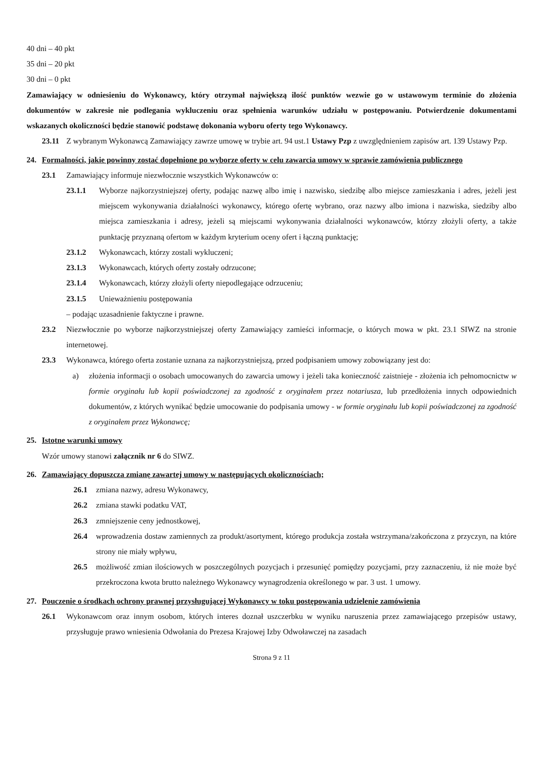40 dni – 40 pkt
35 dni – 20 pkt
30 dni – 0 pkt
Zamawiający w odniesieniu do Wykonawcy, który otrzymał największą ilość punktów wezwie go w ustawowym terminie do złożenia dokumentów w zakresie nie podlegania wykluczeniu oraz spełnienia warunków udziału w postępowaniu. Potwierdzenie dokumentami wskazanych okoliczności będzie stanowić podstawę dokonania wyboru oferty tego Wykonawcy.
23.11 Z wybranym Wykonawcą Zamawiający zawrze umowę w trybie art. 94 ust.1 Ustawy Pzp z uwzględnieniem zapisów art. 139 Ustawy Pzp.
24. Formalności, jakie powinny zostać dopełnione po wyborze oferty w celu zawarcia umowy w sprawie zamówienia publicznego
23.1 Zamawiający informuje niezwłocznie wszystkich Wykonawców o:
23.1.1 Wyborze najkorzystniejszej oferty, podając nazwę albo imię i nazwisko, siedzibę albo miejsce zamieszkania i adres, jeżeli jest miejscem wykonywania działalności wykonawcy, którego ofertę wybrano, oraz nazwy albo imiona i nazwiska, siedziby albo miejsca zamieszkania i adresy, jeżeli są miejscami wykonywania działalności wykonawców, którzy złożyli oferty, a także punktację przyznaną ofertom w każdym kryterium oceny ofert i łączną punktację;
23.1.2 Wykonawcach, którzy zostali wykluczeni;
23.1.3 Wykonawcach, których oferty zostały odrzucone;
23.1.4 Wykonawcach, którzy złożyli oferty niepodlegające odrzuceniu;
23.1.5 Unieważnieniu postępowania
– podając uzasadnienie faktyczne i prawne.
23.2 Niezwłocznie po wyborze najkorzystniejszej oferty Zamawiający zamieści informacje, o których mowa w pkt. 23.1 SIWZ na stronie internetowej.
23.3 Wykonawca, którego oferta zostanie uznana za najkorzystniejszą, przed podpisaniem umowy zobowiązany jest do:
a) złożenia informacji o osobach umocowanych do zawarcia umowy i jeżeli taka konieczność zaistnieje - złożenia ich pełnomocnictw w formie oryginału lub kopii poświadczonej za zgodność z oryginałem przez notariusza, lub przedłożenia innych odpowiednich dokumentów, z których wynikać będzie umocowanie do podpisania umowy - w formie oryginału lub kopii poświadczonej za zgodność z oryginałem przez Wykonawcę;
25. Istotne warunki umowy
Wzór umowy stanowi załącznik nr 6 do SIWZ.
26. Zamawiający dopuszcza zmianę zawartej umowy w następujących okolicznościach;
26.1 zmiana nazwy, adresu Wykonawcy,
26.2 zmiana stawki podatku VAT,
26.3 zmniejszenie ceny jednostkowej,
26.4 wprowadzenia dostaw zamiennych za produkt/asortyment, którego produkcja została wstrzymana/zakończona z przyczyn, na które strony nie miały wpływu,
26.5 możliwość zmian ilościowych w poszczególnych pozycjach i przesunięć pomiędzy pozycjami, przy zaznaczeniu, iż nie może być przekroczona kwota brutto należnego Wykonawcy wynagrodzenia określonego w par. 3 ust. 1 umowy.
27. Pouczenie o środkach ochrony prawnej przysługującej Wykonawcy w toku postępowania udzielenie zamówienia
26.1 Wykonawcom oraz innym osobom, których interes doznał uszczerbku w wyniku naruszenia przez zamawiającego przepisów ustawy, przysługuje prawo wniesienia Odwołania do Prezesa Krajowej Izby Odwoławczej na zasadach
Strona 9 z 11